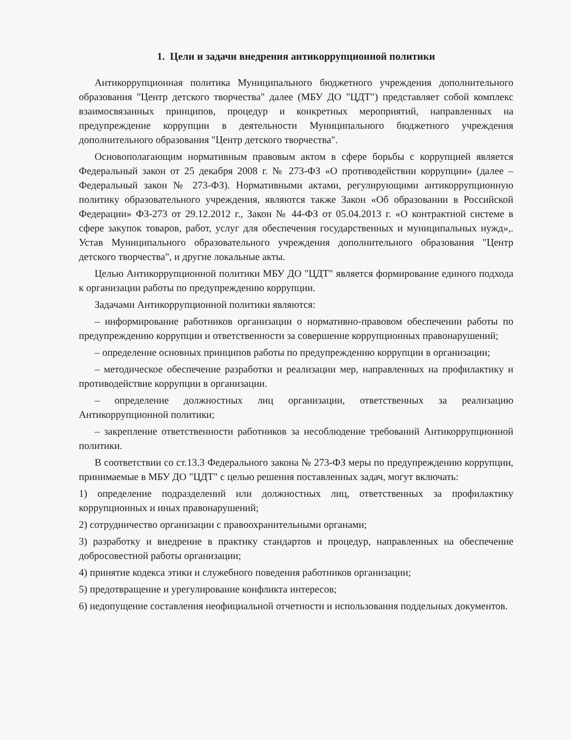1. Цели и задачи внедрения антикоррупционной политики
Антикоррупционная политика Муниципального бюджетного учреждения дополнительного образования "Центр детского творчества" далее (МБУ ДО "ЦДТ") представляет собой комплекс взаимосвязанных принципов, процедур и конкретных мероприятий, направленных на предупреждение коррупции в деятельности Муниципального бюджетного учреждения дополнительного образования "Центр детского творчества".
Основополагающим нормативным правовым актом в сфере борьбы с коррупцией является Федеральный закон от 25 декабря 2008 г. № 273-ФЗ «О противодействии коррупции» (далее – Федеральный закон № 273-ФЗ). Нормативными актами, регулирующими антикоррупционную политику образовательного учреждения, являются также Закон «Об образовании в Российской Федерации» ФЗ-273 от 29.12.2012 г., Закон № 44-ФЗ от 05.04.2013 г. «О контрактной системе в сфере закупок товаров, работ, услуг для обеспечения государственных и муниципальных нужд»,. Устав Муниципального образовательного учреждения дополнительного образования "Центр детского творчества", и другие локальные акты.
Целью Антикоррупционной политики МБУ ДО "ЦДТ" является формирование единого подхода к организации работы по предупреждению коррупции.
Задачами Антикоррупционной политики являются:
– информирование работников организации о нормативно-правовом обеспечении работы по предупреждению коррупции и ответственности за совершение коррупционных правонарушений;
– определение основных принципов работы по предупреждению коррупции в организации;
– методическое обеспечение разработки и реализации мер, направленных на профилактику и противодействие коррупции в организации.
– определение должностных лиц организации, ответственных за реализацию Антикоррупционной политики;
– закрепление ответственности работников за несоблюдение требований Антикоррупционной политики.
В соответствии со ст.13.3 Федерального закона № 273-ФЗ меры по предупреждению коррупции, принимаемые в МБУ ДО "ЦДТ" с целью решения поставленных задач, могут включать:
1) определение подразделений или должностных лиц, ответственных за профилактику коррупционных и иных правонарушений;
2) сотрудничество организации с правоохранительными органами;
3) разработку и внедрение в практику стандартов и процедур, направленных на обеспечение добросовестной работы организации;
4) принятие кодекса этики и служебного поведения работников организации;
5) предотвращение и урегулирование конфликта интересов;
6) недопущение составления неофициальной отчетности и использования поддельных документов.